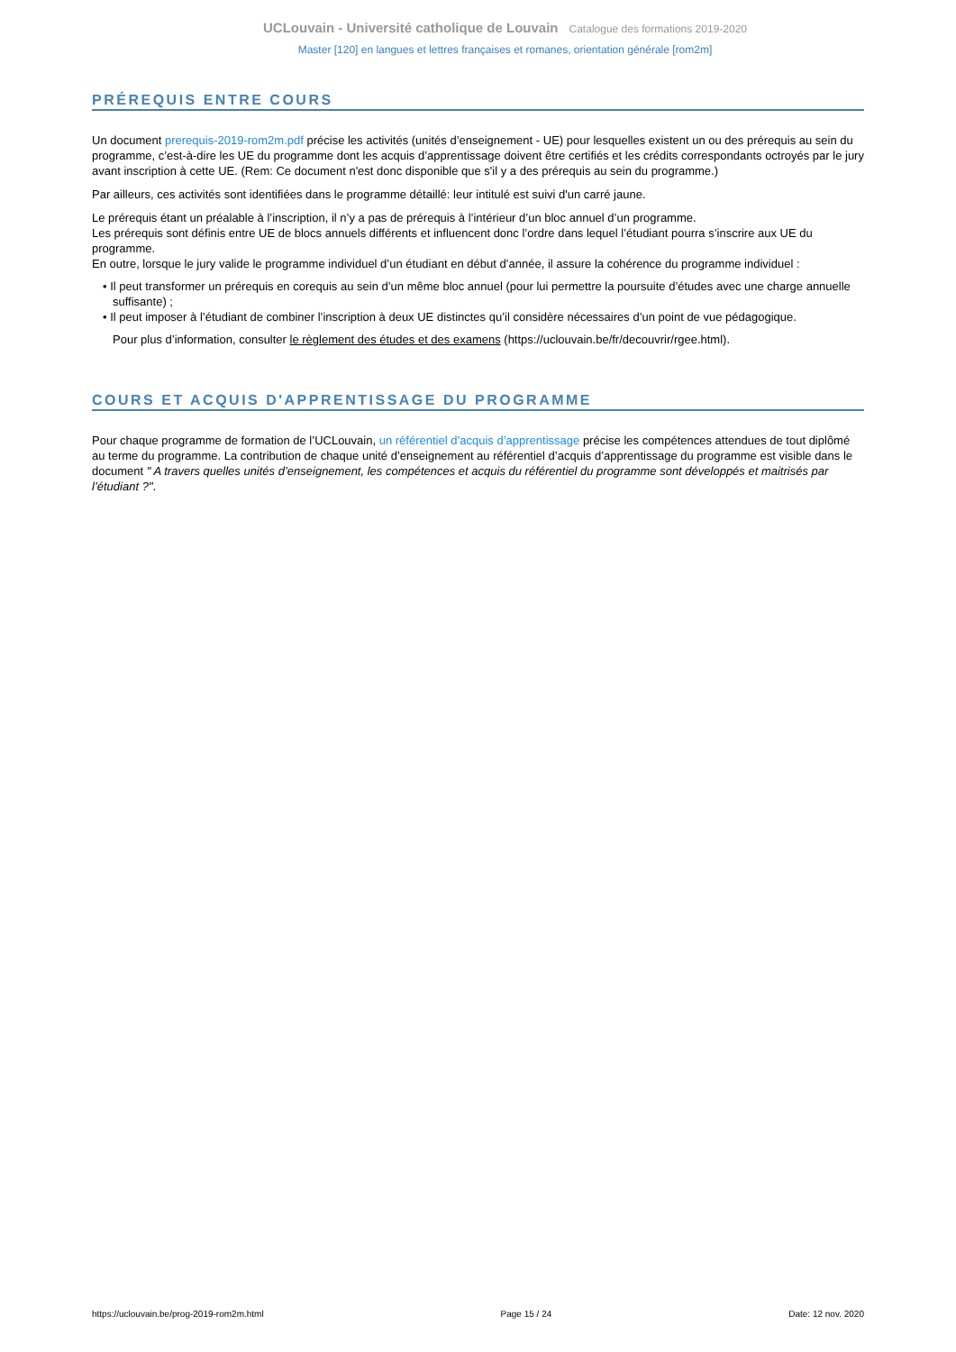UCLouvain - Université catholique de Louvain Catalogue des formations 2019-2020
Master [120] en langues et lettres françaises et romanes, orientation générale [rom2m]
PRÉREQUIS ENTRE COURS
Un document prerequis-2019-rom2m.pdf précise les activités (unités d’enseignement - UE) pour lesquelles existent un ou des prérequis au sein du programme, c’est-à-dire les UE du programme dont les acquis d’apprentissage doivent être certifiés et les crédits correspondants octroyés par le jury avant inscription à cette UE. (Rem: Ce document n'est donc disponible que s'il y a des prérequis au sein du programme.)
Par ailleurs, ces activités sont identifiées dans le programme détaillé: leur intitulé est suivi d'un carré jaune.
Le prérequis étant un préalable à l’inscription, il n’y a pas de prérequis à l’intérieur d’un bloc annuel d’un programme.
Les prérequis sont définis entre UE de blocs annuels différents et influencent donc l’ordre dans lequel l’étudiant pourra s’inscrire aux UE du programme.
En outre, lorsque le jury valide le programme individuel d’un étudiant en début d’année, il assure la cohérence du programme individuel :
• Il peut transformer un prérequis en corequis au sein d’un même bloc annuel (pour lui permettre la poursuite d’études avec une charge annuelle suffisante) ;
• Il peut imposer à l’étudiant de combiner l’inscription à deux UE distinctes qu’il considère nécessaires d’un point de vue pédagogique.
Pour plus d’information, consulter le règlement des études et des examens (https://uclouvain.be/fr/decouvrir/rgee.html).
COURS ET ACQUIS D'APPRENTISSAGE DU PROGRAMME
Pour chaque programme de formation de l’UCLouvain, un référentiel d’acquis d’apprentissage précise les compétences attendues de tout diplômé au terme du programme. La contribution de chaque unité d’enseignement au référentiel d’acquis d’apprentissage du programme est visible dans le document " A travers quelles unités d’enseignement, les compétences et acquis du référentiel du programme sont développés et maitrisés par l’étudiant ?".
https://uclouvain.be/prog-2019-rom2m.html Page 15 / 24 Date: 12 nov. 2020